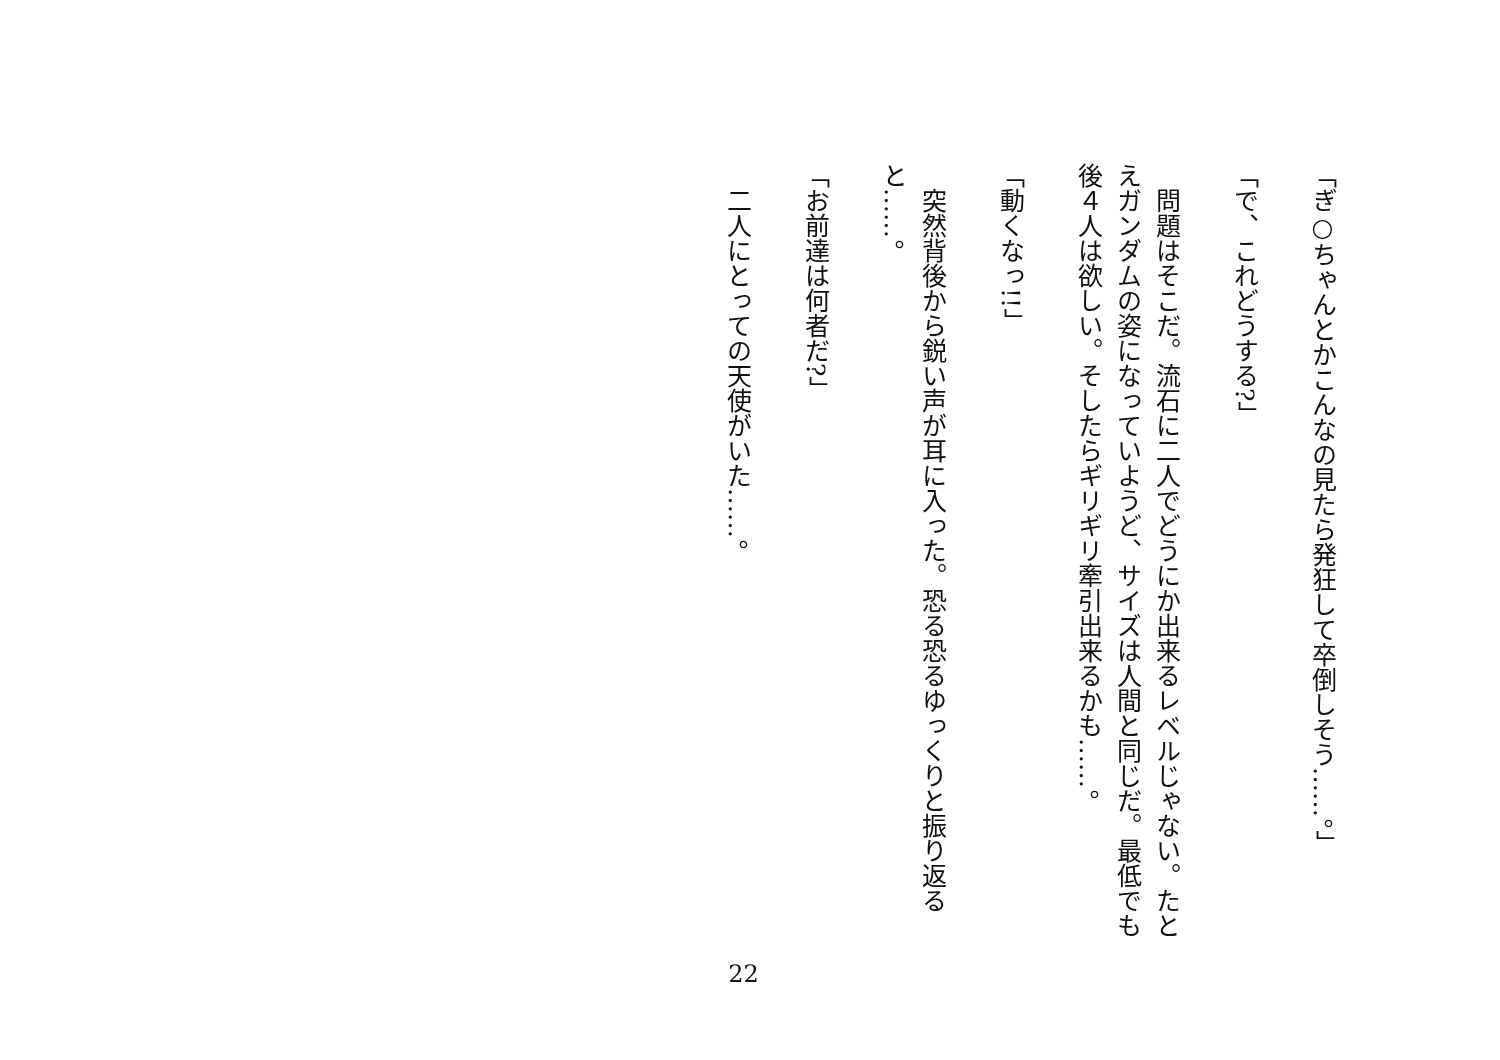「ぎ○ちゃんとかこんなの見たら発狂して卒倒しそう……。」
「で、これどうする?」
　問題はそこだ。流石に二人でどうにか出来るレベルじゃない。たとえガンダムの姿になっていようど、サイズは人間と同じだ。最低でも後４人は欲しい。そしたらギリギリ牽引出来るかも……。
「動くなっ!!」
　突然背後から鋭い声が耳に入った。恐る恐るゆっくりと振り返ると……。
「お前達は何者だ?」
　二人にとっての天使がいた……。
22